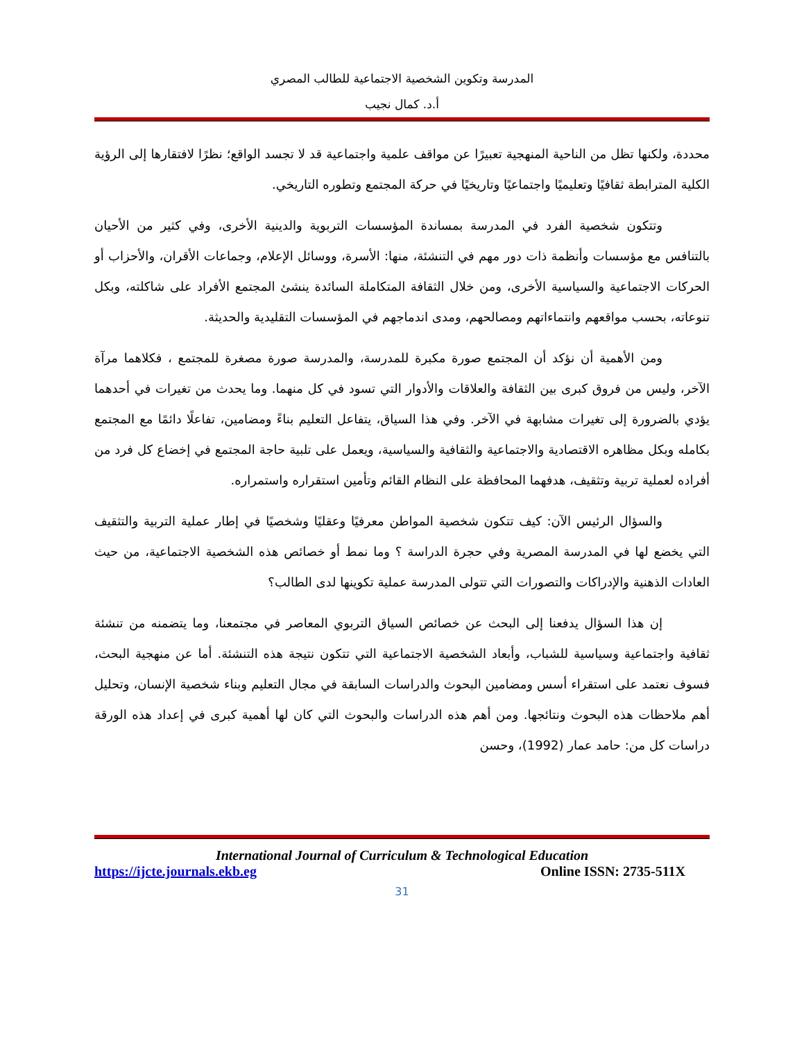المدرسة وتكوين الشخصية الاجتماعية للطالب المصري
أ.د. كمال نجيب
محددة، ولكنها تظل من الناحية المنهجية تعبيرًا عن مواقف علمية واجتماعية قد لا تجسد الواقع؛ نظرًا لافتقارها إلى الرؤية الكلية المترابطة ثقافيًا وتعليميًا واجتماعيًا وتاريخيًا في حركة المجتمع وتطوره التاريخي.
وتتكون شخصية الفرد في المدرسة بمساندة المؤسسات التربوية والدينية الأخرى، وفي كثير من الأحيان بالتنافس مع مؤسسات وأنظمة ذات دور مهم في التنشئة، منها: الأسرة، ووسائل الإعلام، وجماعات الأقران، والأحزاب أو الحركات الاجتماعية والسياسية الأخرى، ومن خلال الثقافة المتكاملة السائدة ينشئ المجتمع الأفراد على شاكلته، وبكل تنوعاته، بحسب مواقعهم وانتماءاتهم ومصالحهم، ومدى اندماجهم في المؤسسات التقليدية والحديثة.
ومن الأهمية أن نؤكد أن المجتمع صورة مكبرة للمدرسة، والمدرسة صورة مصغرة للمجتمع ، فكلاهما مرآة الآخر، وليس من فروق كبرى بين الثقافة والعلاقات والأدوار التي تسود في كل منهما. وما يحدث من تغيرات في أحدهما يؤدي بالضرورة إلى تغيرات مشابهة في الآخر. وفي هذا السياق، يتفاعل التعليم بناءً ومضامين، تفاعلًا دائمًا مع المجتمع بكامله وبكل مظاهره الاقتصادية والاجتماعية والثقافية والسياسية، ويعمل على تلبية حاجة المجتمع في إخضاع كل فرد من أفراده لعملية تربية وتثقيف، هدفهما المحافظة على النظام القائم وتأمين استقراره واستمراره.
والسؤال الرئيس الآن: كيف تتكون شخصية المواطن معرفيًا وعقليًا وشخصيًا في إطار عملية التربية والتثقيف التي يخضع لها في المدرسة المصرية وفي حجرة الدراسة ؟ وما نمط أو خصائص هذه الشخصية الاجتماعية، من حيث العادات الذهنية والإدراكات والتصورات التي تتولى المدرسة عملية تكوينها لدى الطالب؟
إن هذا السؤال يدفعنا إلى البحث عن خصائص السياق التربوي المعاصر في مجتمعنا، وما يتضمنه من تنشئة ثقافية واجتماعية وسياسية للشباب، وأبعاد الشخصية الاجتماعية التي تتكون نتيجة هذه التنشئة. أما عن منهجية البحث، فسوف نعتمد على استقراء أسس ومضامين البحوث والدراسات السابقة في مجال التعليم وبناء شخصية الإنسان، وتحليل أهم ملاحظات هذه البحوث ونتائجها. ومن أهم هذه الدراسات والبحوث التي كان لها أهمية كبرى في إعداد هذه الورقة دراسات كل من: حامد عمار (1992)، وحسن
International Journal of Curriculum & Technological Education
https://ijcte.journals.ekb.eg Online ISSN: 2735-511X
31